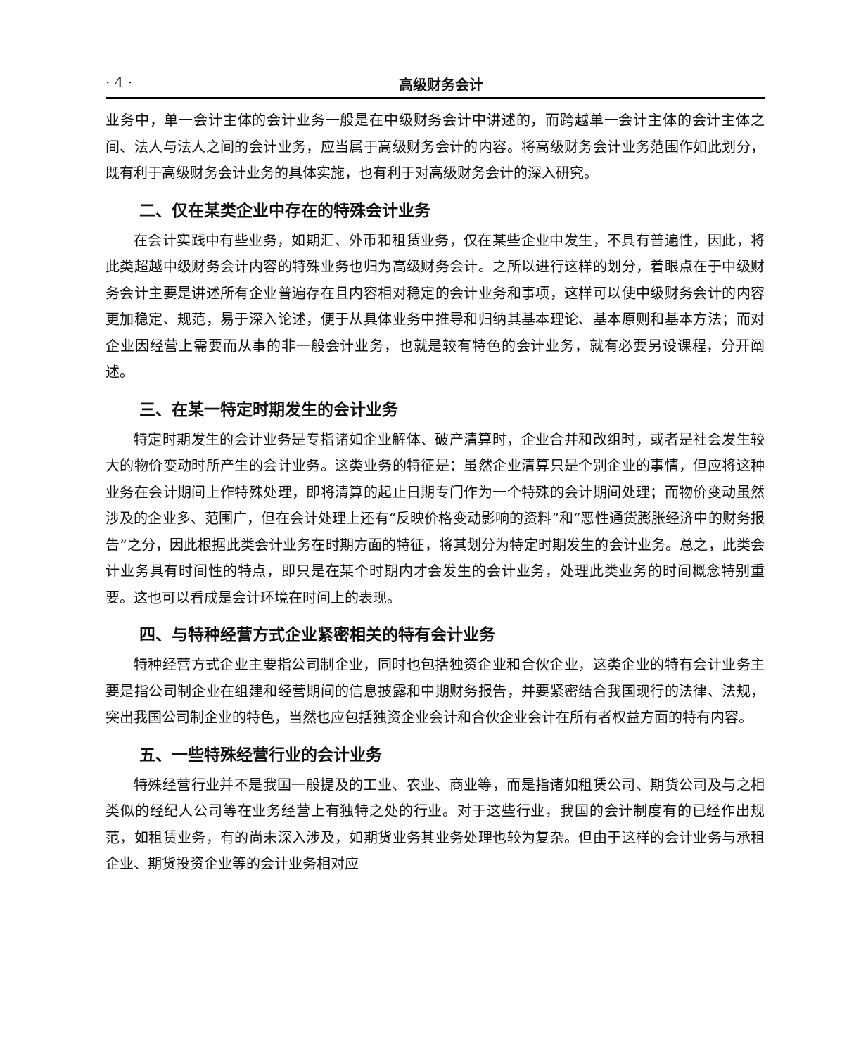· 4 · 高级财务会计
业务中，单一会计主体的会计业务一般是在中级财务会计中讲述的，而跨越单一会计主体的会计主体之间、法人与法人之间的会计业务，应当属于高级财务会计的内容。将高级财务会计业务范围作如此划分，既有利于高级财务会计业务的具体实施，也有利于对高级财务会计的深入研究。
二、仅在某类企业中存在的特殊会计业务
在会计实践中有些业务，如期汇、外币和租赁业务，仅在某些企业中发生，不具有普遍性，因此，将此类超越中级财务会计内容的特殊业务也归为高级财务会计。之所以进行这样的划分，着眼点在于中级财务会计主要是讲述所有企业普遍存在且内容相对稳定的会计业务和事项，这样可以使中级财务会计的内容更加稳定、规范，易于深入论述，便于从具体业务中推导和归纳其基本理论、基本原则和基本方法；而对企业因经营上需要而从事的非一般会计业务，也就是较有特色的会计业务，就有必要另设课程，分开阐述。
三、在某一特定时期发生的会计业务
特定时期发生的会计业务是专指诸如企业解体、破产清算时，企业合并和改组时，或者是社会发生较大的物价变动时所产生的会计业务。这类业务的特征是：虽然企业清算只是个别企业的事情，但应将这种业务在会计期间上作特殊处理，即将清算的起止日期专门作为一个特殊的会计期间处理；而物价变动虽然涉及的企业多、范围广，但在会计处理上还有“反映价格变动影响的资料”和“恶性通货膨胀经济中的财务报告”之分，因此根据此类会计业务在时期方面的特征，将其划分为特定时期发生的会计业务。总之，此类会计业务具有时间性的特点，即只是在某个时期内才会发生的会计业务，处理此类业务的时间概念特别重要。这也可以看成是会计环境在时间上的表现。
四、与特种经营方式企业紧密相关的特有会计业务
特种经营方式企业主要指公司制企业，同时也包括独资企业和合伙企业，这类企业的特有会计业务主要是指公司制企业在组建和经营期间的信息披露和中期财务报告，并要紧密结合我国现行的法律、法规，突出我国公司制企业的特色，当然也应包括独资企业会计和合伙企业会计在所有者权益方面的特有内容。
五、一些特殊经营行业的会计业务
特殊经营行业并不是我国一般提及的工业、农业、商业等，而是指诸如租赁公司、期货公司及与之相类似的经纪人公司等在业务经营上有独特之处的行业。对于这些行业，我国的会计制度有的已经作出规范，如租赁业务，有的尚未深入涉及，如期货业务其业务处理也较为复杂。但由于这样的会计业务与承租企业、期货投资企业等的会计业务相对应